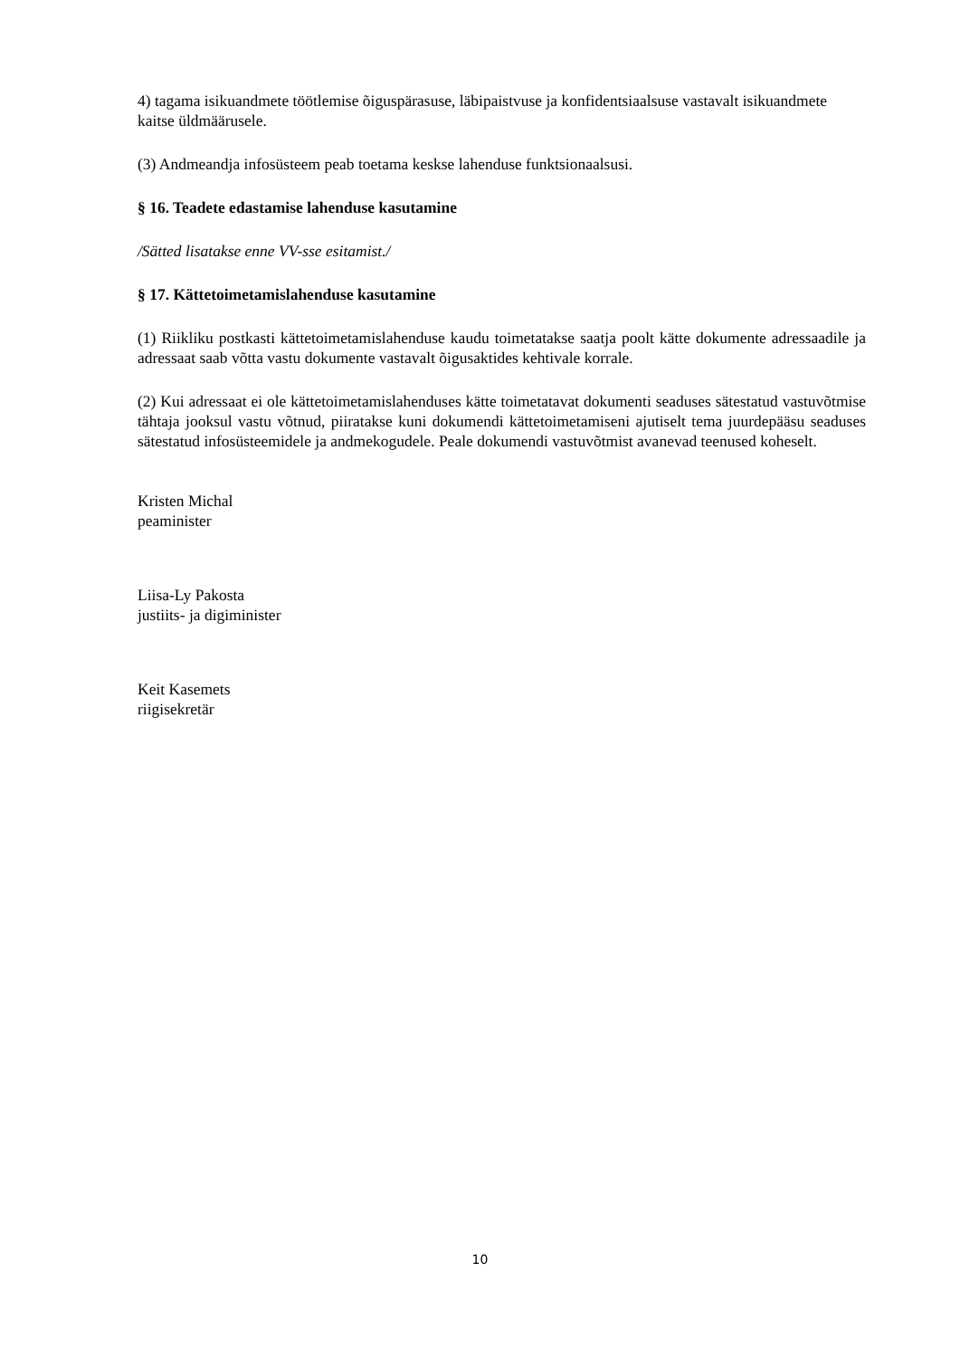4) tagama isikuandmete töötlemise õiguspärasuse, läbipaistvuse ja konfidentsiaalsuse vastavalt isikuandmete kaitse üldmäärusele.
(3) Andmeandja infosüsteem peab toetama keskse lahenduse funktsionaalsusi.
§ 16. Teadete edastamise lahenduse kasutamine
/Sätted lisatakse enne VV-sse esitamist./
§ 17. Kättetoimetamislahenduse kasutamine
(1) Riikliku postkasti kättetoimetamislahenduse kaudu toimetatakse saatja poolt kätte dokumente adressaadile ja adressaat saab võtta vastu dokumente vastavalt õigusaktides kehtivale korrale.
(2) Kui adressaat ei ole kättetoimetamislahenduses kätte toimetatavat dokumenti seaduses sätestatud vastuvõtmise tähtaja jooksul vastu võtnud, piiratakse kuni dokumendi kättetoimetamiseni ajutiselt tema juurdepääsu seaduses sätestatud infosüsteemidele ja andmekogudele. Peale dokumendi vastuvõtmist avanevad teenused koheselt.
Kristen Michal
peaminister
Liisa-Ly Pakosta
justiits- ja digiminister
Keit Kasemets
riigisekretär
10